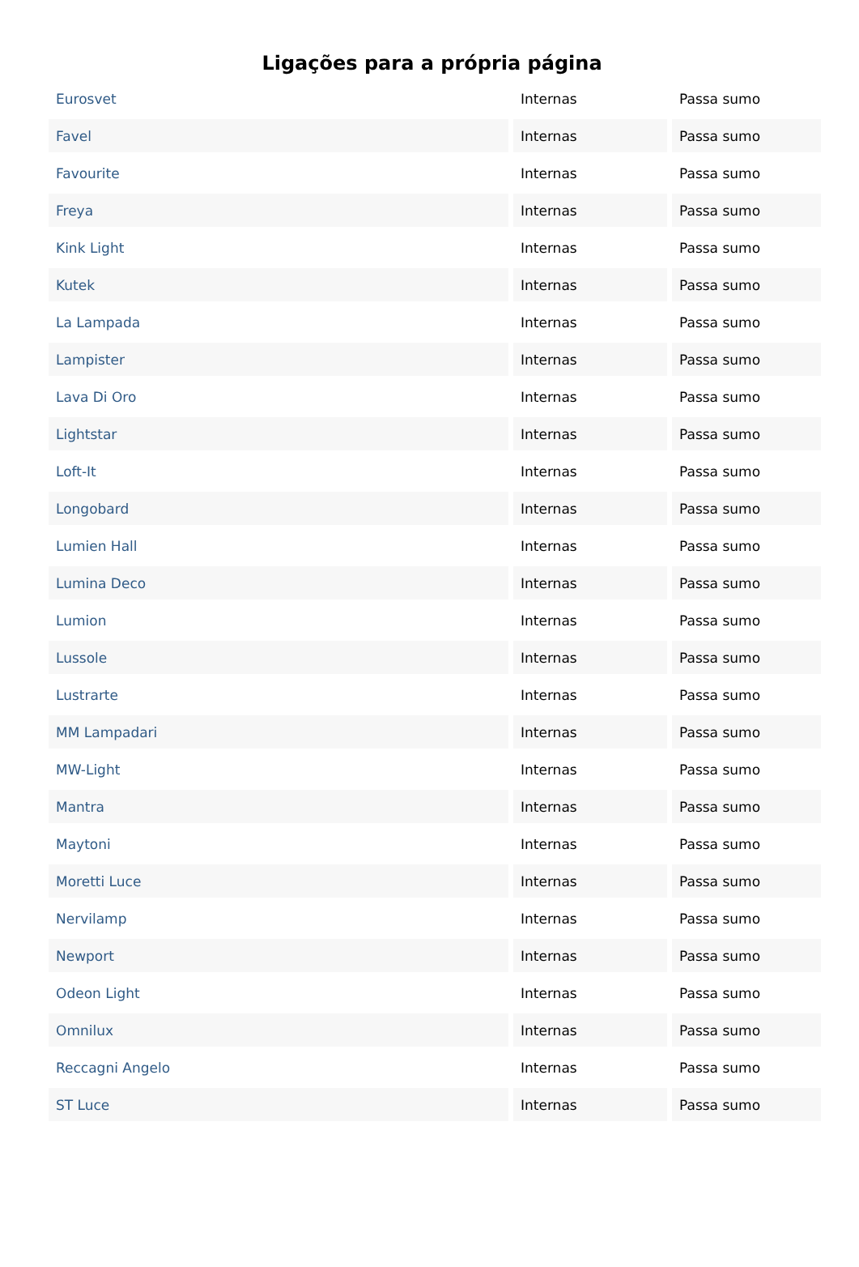Ligações para a própria página
| Eurosvet | Internas | Passa sumo |
| Favel | Internas | Passa sumo |
| Favourite | Internas | Passa sumo |
| Freya | Internas | Passa sumo |
| Kink Light | Internas | Passa sumo |
| Kutek | Internas | Passa sumo |
| La Lampada | Internas | Passa sumo |
| Lampister | Internas | Passa sumo |
| Lava Di Oro | Internas | Passa sumo |
| Lightstar | Internas | Passa sumo |
| Loft-It | Internas | Passa sumo |
| Longobard | Internas | Passa sumo |
| Lumien Hall | Internas | Passa sumo |
| Lumina Deco | Internas | Passa sumo |
| Lumion | Internas | Passa sumo |
| Lussole | Internas | Passa sumo |
| Lustrarte | Internas | Passa sumo |
| MM Lampadari | Internas | Passa sumo |
| MW-Light | Internas | Passa sumo |
| Mantra | Internas | Passa sumo |
| Maytoni | Internas | Passa sumo |
| Moretti Luce | Internas | Passa sumo |
| Nervilamp | Internas | Passa sumo |
| Newport | Internas | Passa sumo |
| Odeon Light | Internas | Passa sumo |
| Omnilux | Internas | Passa sumo |
| Reccagni Angelo | Internas | Passa sumo |
| ST Luce | Internas | Passa sumo |